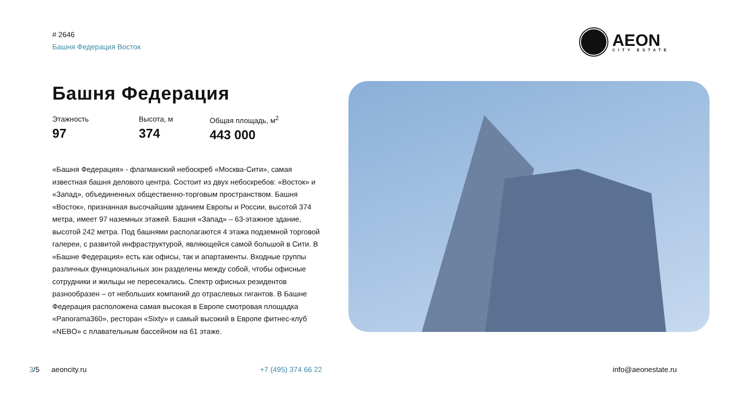# 2646
Башня Федерация Восток
AEON
CITY ESTATE
Башня Федерация
Этажность
97
Высота, м
374
Общая площадь, м<sup>2</sup>
443 000
«Башня Федерация» - флагманский небоскреб «Москва-Сити», самая известная башня делового центра. Состоит из двух небоскребов: «Восток» и «Запад», объединенных общественно-торговым пространством. Башня «Восток», признанная высочайшим зданием Европы и России, высотой 374 метра, имеет 97 наземных этажей. Башня «Запад» – 63-этажное здание, высотой 242 метра. Под башнями располагаются 4 этажа подземной торговой галереи, с развитой инфраструктурой, являющейся самой большой в Сити. В «Башне Федерация» есть как офисы, так и апартаменты. Входные группы различных функциональных зон разделены между собой, чтобы офисные сотрудники и жильцы не пересекались. Спектр офисных резидентов разнообразен – от небольших компаний до отраслевых гигантов. В Башне Федерация расположена самая высокая в Европе смотровая площадка «Panorama360», ресторан «Sixty» и самый высокий в Европе фитнес-клуб «NEBO» с плавательным бассейном на 61 этаже.
3/5 aeoncity.ru +7 (495) 374 66 22 info@aeonestate.ru